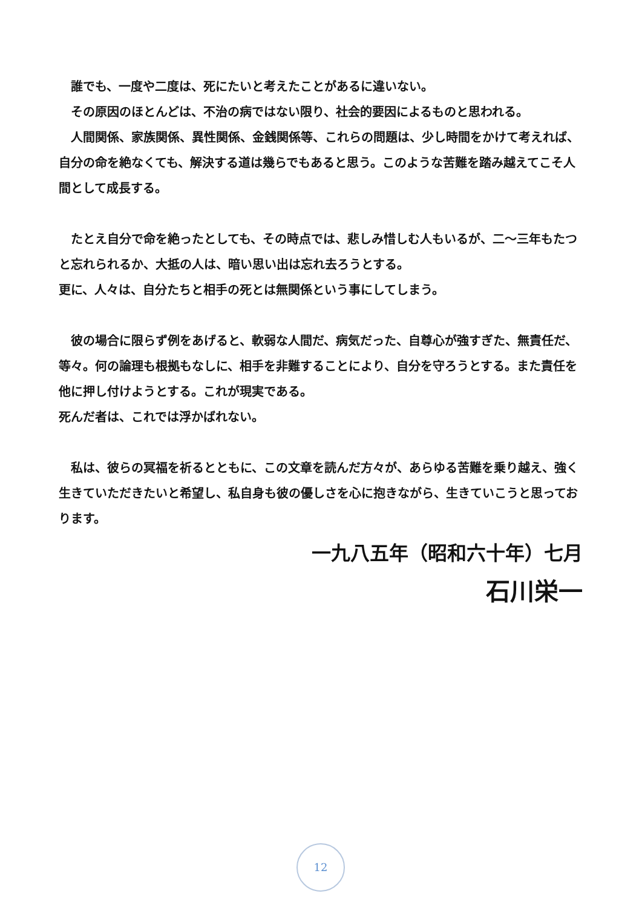誰でも、一度や二度は、死にたいと考えたことがあるに違いない。
　その原因のほとんどは、不治の病ではない限り、社会的要因によるものと思われる。
　人間関係、家族関係、異性関係、金銭関係等、これらの問題は、少し時間をかけて考えれば、自分の命を絶なくても、解決する道は幾らでもあると思う。このような苦難を踏み越えてこそ人間として成長する。
　たとえ自分で命を絶ったとしても、その時点では、悲しみ惜しむ人もいるが、二～三年もたつと忘れられるか、大抵の人は、暗い思い出は忘れ去ろうとする。
更に、人々は、自分たちと相手の死とは無関係という事にしてしまう。
　彼の場合に限らず例をあげると、軟弱な人間だ、病気だった、自尊心が強すぎた、無責任だ、等々。何の論理も根拠もなしに、相手を非難することにより、自分を守ろうとする。また責任を他に押し付けようとする。これが現実である。
死んだ者は、これでは浮かばれない。
　私は、彼らの冥福を祈るとともに、この文章を読んだ方々が、あらゆる苦難を乗り越え、強く生きていただきたいと希望し、私自身も彼の優しさを心に抱きながら、生きていこうと思っております。
一九八五年（昭和六十年）七月
石川栄一
12